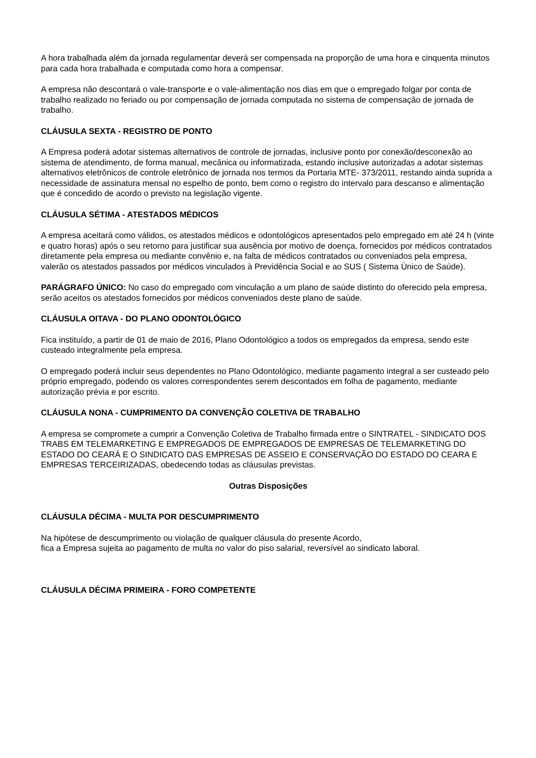A hora trabalhada além da jornada regulamentar deverá ser compensada na proporção de uma hora e cinquenta minutos para cada hora trabalhada e computada como hora a compensar.
A empresa não descontará o vale-transporte e o vale-alimentação nos dias em que o empregado folgar por conta de trabalho realizado no feriado ou por compensação de jornada computada no sistema de compensação de jornada de trabalho.
CLÁUSULA SEXTA - REGISTRO DE PONTO
A Empresa poderá adotar sistemas alternativos de controle de jornadas, inclusive ponto por conexão/desconexão ao sistema de atendimento, de forma manual, mecânica ou informatizada, estando inclusive autorizadas a adotar sistemas alternativos eletrônicos de controle eletrônico de jornada nos termos da Portaria MTE- 373/2011, restando ainda suprida a necessidade de assinatura mensal no espelho de ponto, bem como o registro do intervalo para descanso e alimentação que é concedido de acordo o previsto na legislação vigente.
CLÁUSULA SÉTIMA - ATESTADOS MÉDICOS
A empresa aceitará como válidos, os atestados médicos e odontológicos apresentados pelo empregado em até 24 h (vinte e quatro horas) após o seu retorno para justificar sua ausência por motivo de doença, fornecidos por médicos contratados diretamente pela empresa ou mediante convênio e, na falta de médicos contratados ou conveniados pela empresa, valerão os atestados passados por médicos vinculados à Previdência Social e ao SUS ( Sistema Único de Saúde).
PARÁGRAFO ÚNICO: No caso do empregado com vinculação a um plano de saúde distinto do oferecido pela empresa, serão aceitos os atestados fornecidos por médicos conveniados deste plano de saúde.
CLÁUSULA OITAVA - DO PLANO ODONTOLÓGICO
Fica instituído, a partir de 01 de maio de 2016, Plano Odontológico a todos os empregados da empresa, sendo este custeado integralmente pela empresa.
O empregado poderá incluir seus dependentes no Plano Odontológico, mediante pagamento integral a ser custeado pelo próprio empregado, podendo os valores correspondentes serem descontados em folha de pagamento, mediante autorização prévia e por escrito.
CLÁUSULA NONA - CUMPRIMENTO DA CONVENÇÃO COLETIVA DE TRABALHO
A empresa se compromete a cumprir a Convenção Coletiva de Trabalho firmada entre o SINTRATEL - SINDICATO DOS TRABS EM TELEMARKETING E EMPREGADOS DE EMPREGADOS DE EMPRESAS DE TELEMARKETING DO ESTADO DO CEARÁ E O SINDICATO DAS EMPRESAS DE ASSEIO E CONSERVAÇÃO DO ESTADO DO CEARA E EMPRESAS TERCEIRIZADAS, obedecendo todas as cláusulas previstas.
Outras Disposições
CLÁUSULA DÉCIMA - MULTA POR DESCUMPRIMENTO
Na hipótese de descumprimento ou violação de qualquer cláusula do presente Acordo,
fica a Empresa sujeita ao pagamento de multa no valor do piso salarial, reversível ao sindicato laboral.
CLÁUSULA DÉCIMA PRIMEIRA - FORO COMPETENTE